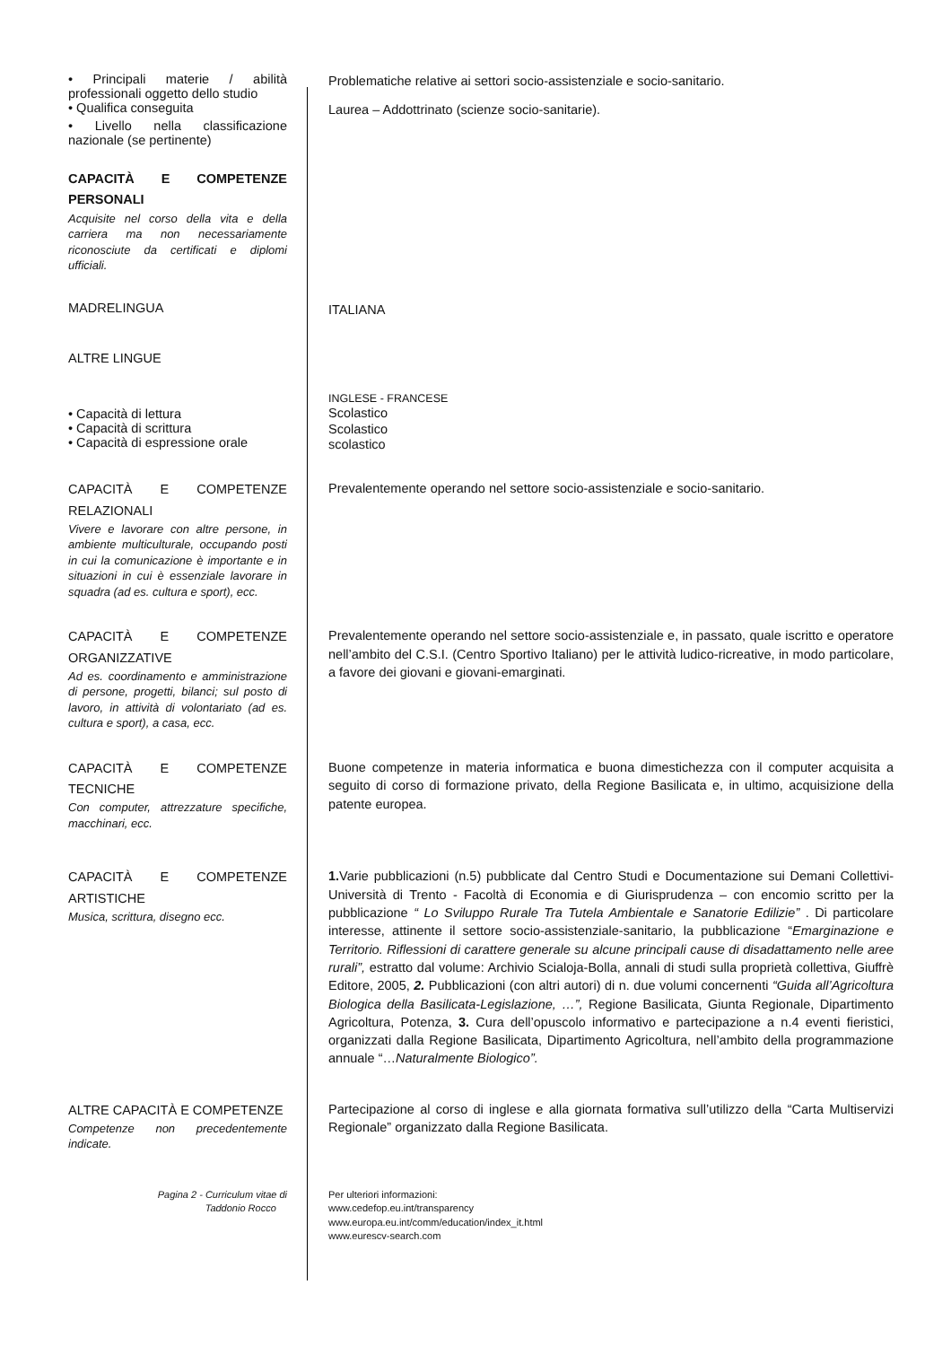• Principali materie / abilità professionali oggetto dello studio
Problematiche relative ai settori socio-assistenziale e socio-sanitario.
• Qualifica conseguita
Laurea – Addottrinato (scienze socio-sanitarie).
• Livello nella classificazione nazionale (se pertinente)
CAPACITÀ E COMPETENZE PERSONALI
Acquisite nel corso della vita e della carriera ma non necessariamente riconosciute da certificati e diplomi ufficiali.
MADRELINGUA
ITALIANA
ALTRE LINGUE
• Capacità di lettura
• Capacità di scrittura
• Capacità di espressione orale
INGLESE - FRANCESE
Scolastico
Scolastico
scolastico
CAPACITÀ E COMPETENZE RELAZIONALI
Vivere e lavorare con altre persone, in ambiente multiculturale, occupando posti in cui la comunicazione è importante e in situazioni in cui è essenziale lavorare in squadra (ad es. cultura e sport), ecc.
Prevalentemente operando nel settore socio-assistenziale e socio-sanitario.
CAPACITÀ E COMPETENZE ORGANIZZATIVE
Ad es. coordinamento e amministrazione di persone, progetti, bilanci; sul posto di lavoro, in attività di volontariato (ad es. cultura e sport), a casa, ecc.
Prevalentemente operando nel settore socio-assistenziale e, in passato, quale iscritto e operatore nell’ambito del C.S.I. (Centro Sportivo Italiano) per le attività ludico-ricreative, in modo particolare, a favore dei giovani e giovani-emarginati.
CAPACITÀ E COMPETENZE TECNICHE
Con computer, attrezzature specifiche, macchinari, ecc.
Buone competenze in materia informatica e buona dimestichezza con il computer acquisita a seguito di corso di formazione privato, della Regione Basilicata e, in ultimo, acquisizione della patente europea.
CAPACITÀ E COMPETENZE ARTISTICHE
Musica, scrittura, disegno ecc.
1. Varie pubblicazioni (n.5) pubblicate dal Centro Studi e Documentazione sui Demani Collettivi-Università di Trento - Facoltà di Economia e di Giurisprudenza – con encomio scritto per la pubblicazione “ Lo Sviluppo Rurale Tra Tutela Ambientale e Sanatorie Edilizie” . Di particolare interesse, attinente il settore socio-assistenziale-sanitario, la pubblicazione “Emarginazione e Territorio. Riflessioni di carattere generale su alcune principali cause di disadattamento nelle aree rurali”, estratto dal volume: Archivio Scialoja-Bolla, annali di studi sulla proprietà collettiva, Giuffrè Editore, 2005, 2. Pubblicazioni (con altri autori) di n. due volumi concernenti “Guida all’Agricoltura Biologica della Basilicata-Legislazione, …”, Regione Basilicata, Giunta Regionale, Dipartimento Agricoltura, Potenza, 3. Cura dell’opuscolo informativo e partecipazione a n.4 eventi fieristici, organizzati dalla Regione Basilicata, Dipartimento Agricoltura, nell’ambito della programmazione annuale “…Naturalmente Biologico”.
ALTRE CAPACITÀ E COMPETENZE
Competenze non precedentemente indicate.
Partecipazione al corso di inglese e alla giornata formativa sull’utilizzo della “Carta Multiservizi Regionale” organizzato dalla Regione Basilicata.
Pagina 2 - Curriculum vitae di
Taddonio Rocco
Per ulteriori informazioni:
www.cedefop.eu.int/transparency
www.europa.eu.int/comm/education/index_it.html
www.eurescv-search.com